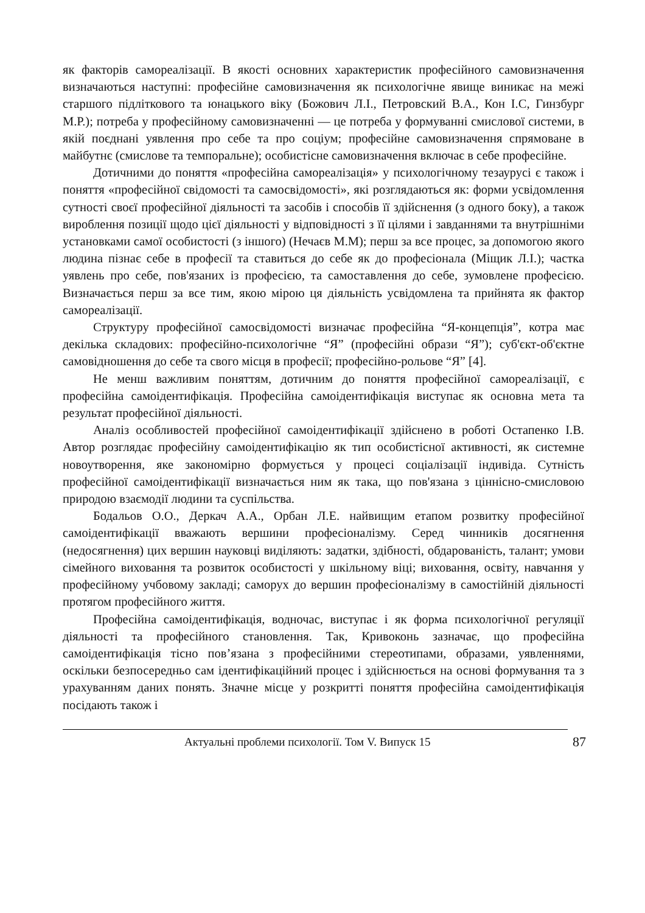як факторів самореалізації. В якості основних характеристик професійного самовизначення визначаються наступні: професійне самовизначення як психологічне явище виникає на межі старшого підліткового та юнацького віку (Божович Л.І., Петровский В.А., Кон І.С, Гинзбург М.Р.); потреба у професійному самовизначенні — це потреба у формуванні смислової системи, в якій поєднані уявлення про себе та про соціум; професійне самовизначення спрямоване в майбутнє (смислове та темпоральне); особистісне самовизначення включає в себе професійне.
Дотичними до поняття «професійна самореалізація» у психологічному тезаурусі є також і поняття «професійної свідомості та самосвідомості», які розглядаються як: форми усвідомлення сутності своєї професійної діяльності та засобів і способів її здійснення (з одного боку), а також вироблення позиції щодо цієї діяльності у відповідності з її цілями і завданнями та внутрішніми установками самої особистості (з іншого) (Нечаєв М.М); перш за все процес, за допомогою якого людина пізнає себе в професії та ставиться до себе як до професіонала (Міщик Л.І.); частка уявлень про себе, пов'язаних із професією, та самоставлення до себе, зумовлене професією. Визначається перш за все тим, якою мірою ця діяльність усвідомлена та прийнята як фактор самореалізації.
Структуру професійної самосвідомості визначає професійна “Я-концепція”, котра має декілька складових: професійно-психологічне “Я” (професійні образи “Я”); суб'єкт-об'єктне самовідношення до себе та свого місця в професії; професійно-рольове “Я” [4].
Не менш важливим поняттям, дотичним до поняття професійної самореалізації, є професійна самоідентифікація. Професійна самоідентифікація виступає як основна мета та результат професійної діяльності.
Аналіз особливостей професійної самоідентифікації здійснено в роботі Остапенко І.В. Автор розглядає професійну самоідентифікацію як тип особистісної активності, як системне новоутворення, яке закономірно формується у процесі соціалізації індивіда. Сутність професійної самоідентифікації визначається ним як така, що пов'язана з ціннісно-смисловою природою взаємодії людини та суспільства.
Бодальов О.О., Деркач А.А., Орбан Л.Е. найвищим етапом розвитку професійної самоідентифікації вважають вершини професіоналізму. Серед чинників досягнення (недосягнення) цих вершин науковці виділяють: задатки, здібності, обдарованість, талант; умови сімейного виховання та розвиток особистості у шкільному віці; виховання, освіту, навчання у професійному учбовому закладі; саморух до вершин професіоналізму в самостійній діяльності протягом професійного життя.
Професійна самоідентифікація, водночас, виступає і як форма психологічної регуляції діяльності та професійного становлення. Так, Кривоконь зазначає, що професійна самоідентифікація тісно пов’язана з професійними стереотипами, образами, уявленнями, оскільки безпосередньо сам ідентифікаційний процес і здійснюється на основі формування та з урахуванням даних понять. Значне місце у розкритті поняття професійна самоідентифікація посідають також і
Актуальні проблеми психології. Том V. Випуск 15 87